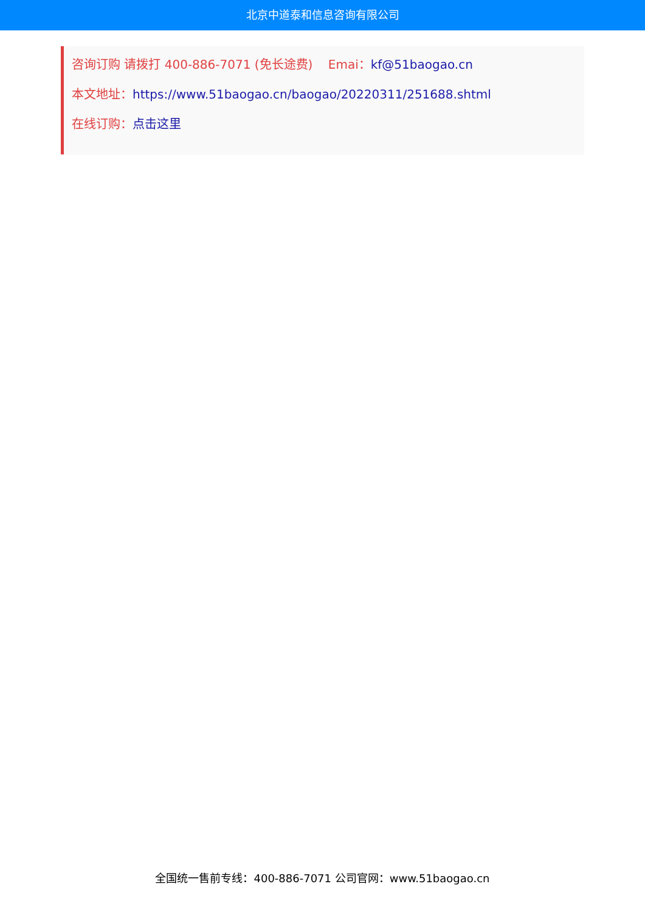北京中道泰和信息咨询有限公司
咨询订购 请拨打 400-886-7071 (免长途费) Emai：kf@51baogao.cn
本文地址：https://www.51baogao.cn/baogao/20220311/251688.shtml
在线订购：点击这里
全国统一售前专线：400-886-7071 公司官网：www.51baogao.cn